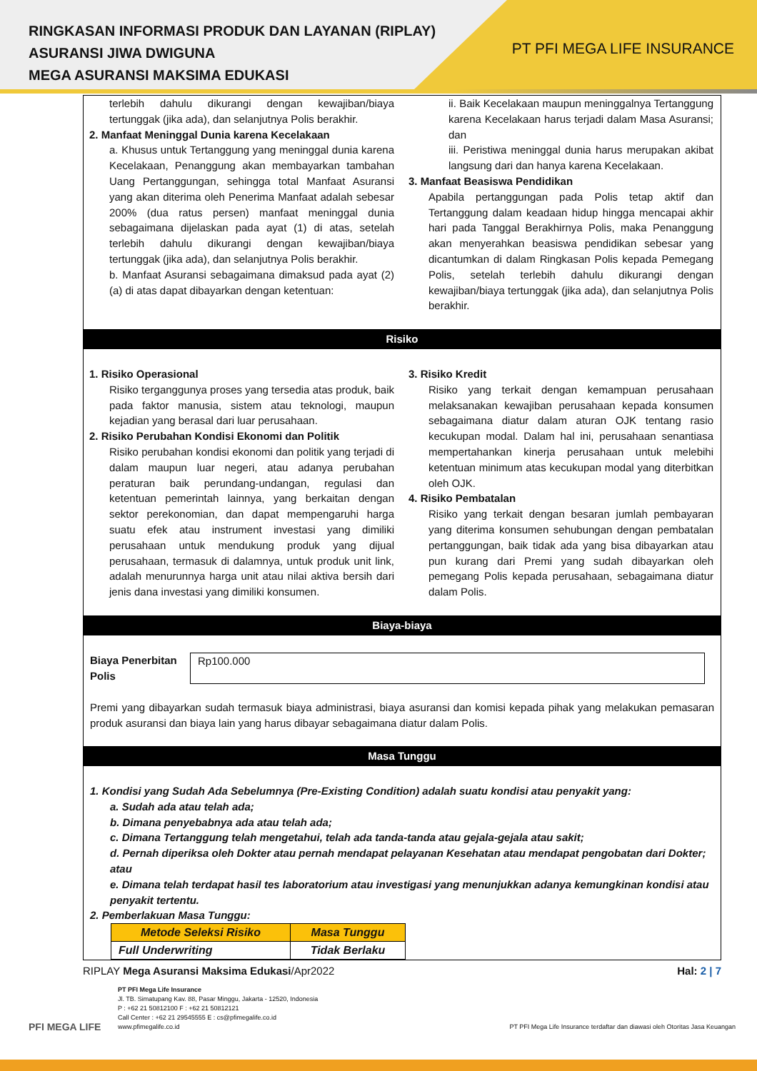RINGKASAN INFORMASI PRODUK DAN LAYANAN (RIPLAY)
ASURANSI JIWA DWIGUNA
MEGA ASURANSI MAKSIMA EDUKASI
PT PFI MEGA LIFE INSURANCE
terlebih dahulu dikurangi dengan kewajiban/biaya tertunggak (jika ada), dan selanjutnya Polis berakhir.
2. Manfaat Meninggal Dunia karena Kecelakaan
a. Khusus untuk Tertanggung yang meninggal dunia karena Kecelakaan, Penanggung akan membayarkan tambahan Uang Pertanggungan, sehingga total Manfaat Asuransi yang akan diterima oleh Penerima Manfaat adalah sebesar 200% (dua ratus persen) manfaat meninggal dunia sebagaimana dijelaskan pada ayat (1) di atas, setelah terlebih dahulu dikurangi dengan kewajiban/biaya tertunggak (jika ada), dan selanjutnya Polis berakhir.
b. Manfaat Asuransi sebagaimana dimaksud pada ayat (2) (a) di atas dapat dibayarkan dengan ketentuan:
ii. Baik Kecelakaan maupun meninggalnya Tertanggung karena Kecelakaan harus terjadi dalam Masa Asuransi; dan
iii. Peristiwa meninggal dunia harus merupakan akibat langsung dari dan hanya karena Kecelakaan.
3. Manfaat Beasiswa Pendidikan
Apabila pertanggungan pada Polis tetap aktif dan Tertanggung dalam keadaan hidup hingga mencapai akhir hari pada Tanggal Berakhirnya Polis, maka Penanggung akan menyerahkan beasiswa pendidikan sebesar yang dicantumkan di dalam Ringkasan Polis kepada Pemegang Polis, setelah terlebih dahulu dikurangi dengan kewajiban/biaya tertunggak (jika ada), dan selanjutnya Polis berakhir.
Risiko
1. Risiko Operasional
Risiko terganggunya proses yang tersedia atas produk, baik pada faktor manusia, sistem atau teknologi, maupun kejadian yang berasal dari luar perusahaan.
2. Risiko Perubahan Kondisi Ekonomi dan Politik
Risiko perubahan kondisi ekonomi dan politik yang terjadi di dalam maupun luar negeri, atau adanya perubahan peraturan baik perundang-undangan, regulasi dan ketentuan pemerintah lainnya, yang berkaitan dengan sektor perekonomian, dan dapat mempengaruhi harga suatu efek atau instrument investasi yang dimiliki perusahaan untuk mendukung produk yang dijual perusahaan, termasuk di dalamnya, untuk produk unit link, adalah menurunnya harga unit atau nilai aktiva bersih dari jenis dana investasi yang dimiliki konsumen.
3. Risiko Kredit
Risiko yang terkait dengan kemampuan perusahaan melaksanakan kewajiban perusahaan kepada konsumen sebagaimana diatur dalam aturan OJK tentang rasio kecukupan modal. Dalam hal ini, perusahaan senantiasa mempertahankan kinerja perusahaan untuk melebihi ketentuan minimum atas kecukupan modal yang diterbitkan oleh OJK.
4. Risiko Pembatalan
Risiko yang terkait dengan besaran jumlah pembayaran yang diterima konsumen sehubungan dengan pembatalan pertanggungan, baik tidak ada yang bisa dibayarkan atau pun kurang dari Premi yang sudah dibayarkan oleh pemegang Polis kepada perusahaan, sebagaimana diatur dalam Polis.
Biaya-biaya
Biaya Penerbitan Polis
Rp100.000
Premi yang dibayarkan sudah termasuk biaya administrasi, biaya asuransi dan komisi kepada pihak yang melakukan pemasaran produk asuransi dan biaya lain yang harus dibayar sebagaimana diatur dalam Polis.
Masa Tunggu
1. Kondisi yang Sudah Ada Sebelumnya (Pre-Existing Condition) adalah suatu kondisi atau penyakit yang:
a. Sudah ada atau telah ada;
b. Dimana penyebabnya ada atau telah ada;
c. Dimana Tertanggung telah mengetahui, telah ada tanda-tanda atau gejala-gejala atau sakit;
d. Pernah diperiksa oleh Dokter atau pernah mendapat pelayanan Kesehatan atau mendapat pengobatan dari Dokter; atau
e. Dimana telah terdapat hasil tes laboratorium atau investigasi yang menunjukkan adanya kemungkinan kondisi atau penyakit tertentu.
2. Pemberlakuan Masa Tunggu:
| Metode Seleksi Risiko | Masa Tunggu |
| --- | --- |
| Full Underwriting | Tidak Berlaku |
RIPLAY Mega Asuransi Maksima Edukasi/Apr2022 Hal: 2 | 7
PFI MEGA LIFE
PT PFI Mega Life Insurance
Jl. TB. Simatupang Kav. 88, Pasar Minggu, Jakarta - 12520, Indonesia
P : +62 21 50812100 F : +62 21 50812121
Call Center : +62 21 29545555 E : cs@pfimegalife.co.id
www.pfimegalife.co.id
PT PFI Mega Life Insurance terdaftar dan diawasi oleh Otoritas Jasa Keuangan